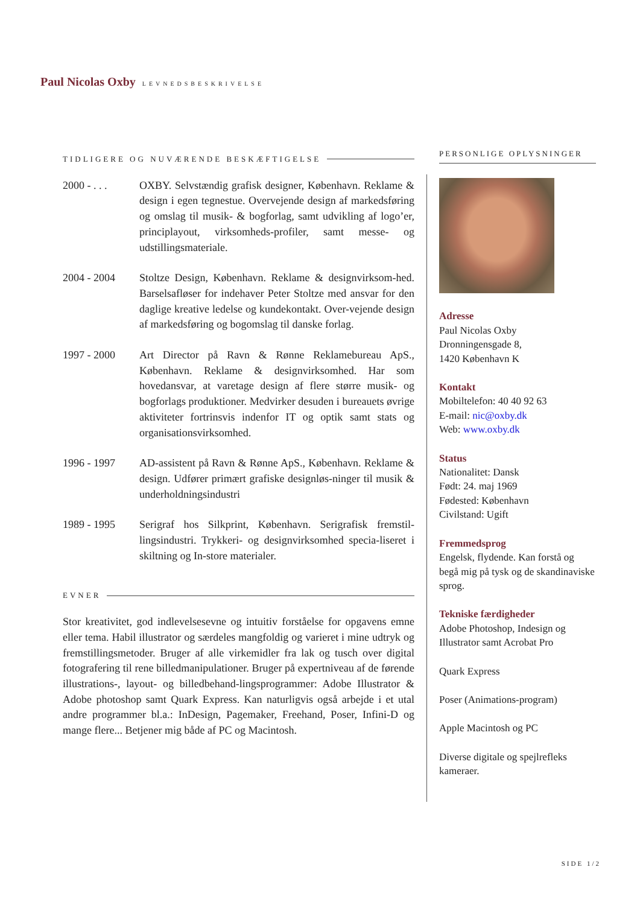Paul Nicolas Oxby LEVNEDSBESKRIVELSE
TIDLIGERE OG NUVÆRENDE BESKÆFTIGELSE
2000 - . . .
OXBY. Selvstændig grafisk designer, København. Reklame & design i egen tegnestue. Overvejende design af markedsføring og omslag til musik- & bogforlag, samt udvikling af logo’er, principlayout, virksomheds-profiler, samt messe- og udstillingsmateriale.
2004 - 2004 Stoltze Design, København. Reklame & designvirksom-hed. Barselsafløser for indehaver Peter Stoltze med ansvar for den daglige kreative ledelse og kundekontakt. Over-vejende design af markedsføring og bogomslag til danske forlag.
1997 - 2000 Art Director på Ravn & Rønne Reklamebureau ApS., København. Reklame & designvirksomhed. Har som hovedansvar, at varetage design af flere større musik- og bogforlags produktioner. Medvirker desuden i bureauets øvrige aktiviteter fortrinsvis indenfor IT og optik samt stats og organisationsvirksomhed.
1996 - 1997 AD-assistent på Ravn & Rønne ApS., København. Reklame & design. Udfører primært grafiske designløs-ninger til musik & underholdningsindustri
1989 - 1995 Serigraf hos Silkprint, København. Serigrafisk fremstil-lingsindustri. Trykkeri- og designvirksomhed specia-liseret i skiltning og In-store materialer.
EVNER
Stor kreativitet, god indlevelsesevne og intuitiv forståelse for opgavens emne eller tema. Habil illustrator og særdeles mangfoldig og varieret i mine udtryk og fremstillingsmetoder. Bruger af alle virkemidler fra lak og tusch over digital fotografering til rene billedmanipulationer. Bruger på expertniveau af de førende illustrations-, layout- og billedbehand-lingsprogrammer: Adobe Illustrator & Adobe photoshop samt Quark Express. Kan naturligvis også arbejde i et utal andre programmer bl.a.: InDesign, Pagemaker, Freehand, Poser, Infini-D og mange flere... Betjener mig både af PC og Macintosh.
PERSONLIGE OPLYSNINGER
Adresse
Paul Nicolas Oxby
Dronningensgade 8,
1420 København K
Kontakt
Mobiltelefon: 40 40 92 63
E-mail: nic@oxby.dk
Web: www.oxby.dk
Status
Nationalitet: Dansk
Født: 24. maj 1969
Fødested: København
Civilstand: Ugift
Fremmedsprog
Engelsk, flydende. Kan forstå og begå mig på tysk og de skandinaviske sprog.
Tekniske færdigheder
Adobe Photoshop, Indesign og Illustrator samt Acrobat Pro
Quark Express
Poser (Animations-program)
Apple Macintosh og PC
Diverse digitale og spejlrefleks kameraer.
SIDE 1/2